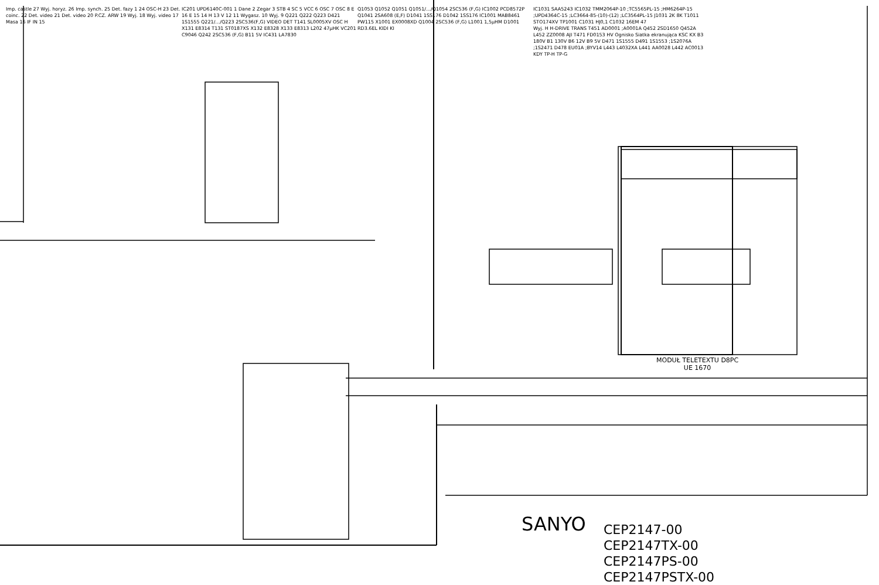Imp. castle 27 Wyj. horyz. 26 Imp. synch. 25 Det. fazy 1 24 OSC-H 23 Det. coinc. 22 Det. video 21 Det. video 20 P.CZ. ARW 19 Wyj. 18 Wyj. video 17 Masa 16 IF IN 15
IC201 UPD6140C-001 1 Dane 2 Zegar 3 STB 4 SC 5 VCC 6 OSC 7 OSC 8 E 16 E 15 14 H 13 V 12 11 Wygasz. 10 Wyj. 9 Q221 Q222 Q223 D421 1S1555 Q221/…/Q223 2SC536(F,G) VIDEO DET T141 SL0005XV OSC H X131 E8314 T131 ST0187XS X132 E8328 X133 E8313 L202 47µHK VC201 C9046 Q242 2SC536 (F,G) B11 5V IC431 LA7830
Q1053 Q1052 Q1051 Q1051/…/Q1054 2SC536 (F,G) IC1002 PCD8572P Q1041 2SA608 (E,F) D1041 1SS176 D1042 1SS176 IC1001 MAB8461 PW115 X1001 EX0008XD Q1004 2SC536 (F,G) L1001 1,5µHM D1001 RD3.6EL KIDI KI
IC1031 SAA5243 IC1032 TMM2064P-10 ;TC5565PL-15 ;HM6264P-15 ;UPD4364C-15 ;LC3664-85-(10)-(12) ;LC3564PL-15 J1031 2K 8K T1011 STO174XV TP1001 C1031 HJ0,1 C1032 16EM 47
Wyj. H H-DRIVE TRANS T451 AD0001 ;A0001A Q452 2SD1650 Q452A L452 ZZ0008 AJI T471 FD0153 HV Ognisko Siatka ekranująca KSC KX B3 180V B1 130V B6 12V B9 5V D471 1S1555 D491 1S1553 ;1S2076A ;1S2471 D478 EU01A ;BYV14 L443 L4032XA L441 AA0028 L442 AC0013 KDY TP-H TP-G
MODUŁ TELETEXTU D8PC
UE 1670
SANYO
CEP2147-00
CEP2147TX-00
CEP2147PS-00
CEP2147PSTX-00